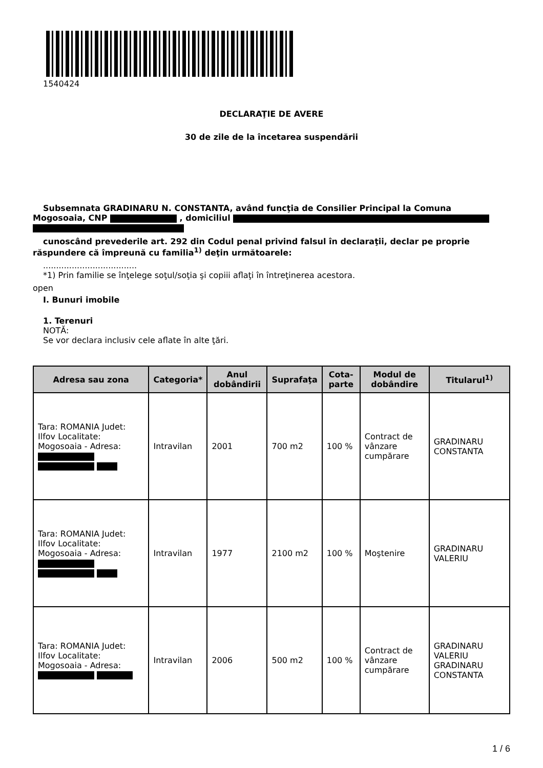1540424
DECLARAŢIE DE AVERE
30 de zile de la încetarea suspendării
Subsemnata GRADINARU N. CONSTANTA, având funcţia de Consilier Principal la Comuna
Mogosoaia, CNP , domiciliul
cunoscând prevederile art. 292 din Codul penal privind falsul în declaraţii, declar pe proprie
răspundere că împreună cu familia<sup>1)</sup> deţin următoarele:
....................................
*1) Prin familie se înţelege soţul/soţia şi copiii aflaţi în întreţinerea acestora.
open
I. Bunuri imobile
1. Terenuri
NOTĂ:
Se vor declara inclusiv cele aflate în alte ţări.
| Adresa sau zona | Categoria* | Anul dobândirii | Suprafaţa | Cota-parte | Modul de dobândire | Titularul<sup>1)</sup> |
| --- | --- | --- | --- | --- | --- | --- |
| Tara: ROMANIA Judet: Ilfov Localitate: Mogosoaia - Adresa: | Intravilan | 2001 | 700 m2 | 100 % | Contract de vânzare cumpărare | GRADINARU CONSTANTA |
| Tara: ROMANIA Judet: Ilfov Localitate: Mogosoaia - Adresa: | Intravilan | 1977 | 2100 m2 | 100 % | Moştenire | GRADINARU VALERIU |
| Tara: ROMANIA Judet: Ilfov Localitate: Mogosoaia - Adresa: | Intravilan | 2006 | 500 m2 | 100 % | Contract de vânzare cumpărare | GRADINARU VALERIU GRADINARU CONSTANTA |
1 / 6